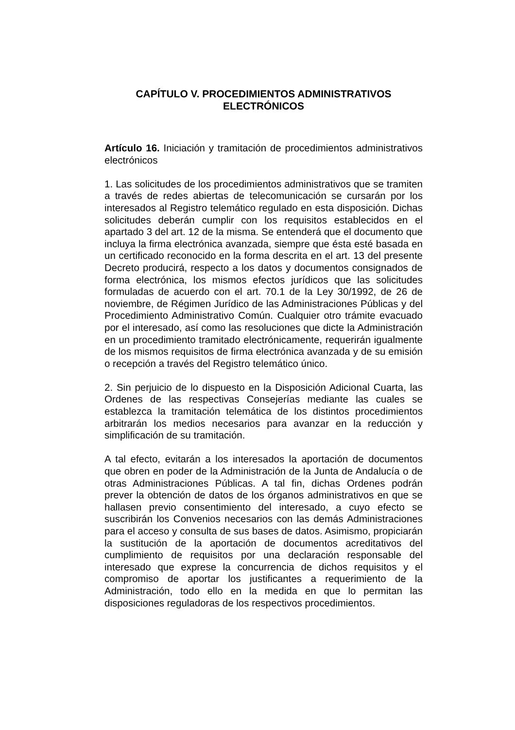CAPÍTULO V. PROCEDIMIENTOS ADMINISTRATIVOS ELECTRÓNICOS
Artículo 16. Iniciación y tramitación de procedimientos administrativos electrónicos
1. Las solicitudes de los procedimientos administrativos que se tramiten a través de redes abiertas de telecomunicación se cursarán por los interesados al Registro telemático regulado en esta disposición. Dichas solicitudes deberán cumplir con los requisitos establecidos en el apartado 3 del art. 12 de la misma. Se entenderá que el documento que incluya la firma electrónica avanzada, siempre que ésta esté basada en un certificado reconocido en la forma descrita en el art. 13 del presente Decreto producirá, respecto a los datos y documentos consignados de forma electrónica, los mismos efectos jurídicos que las solicitudes formuladas de acuerdo con el art. 70.1 de la Ley 30/1992, de 26 de noviembre, de Régimen Jurídico de las Administraciones Públicas y del Procedimiento Administrativo Común. Cualquier otro trámite evacuado por el interesado, así como las resoluciones que dicte la Administración en un procedimiento tramitado electrónicamente, requerirán igualmente de los mismos requisitos de firma electrónica avanzada y de su emisión o recepción a través del Registro telemático único.
2. Sin perjuicio de lo dispuesto en la Disposición Adicional Cuarta, las Ordenes de las respectivas Consejerías mediante las cuales se establezca la tramitación telemática de los distintos procedimientos arbitrarán los medios necesarios para avanzar en la reducción y simplificación de su tramitación.
A tal efecto, evitarán a los interesados la aportación de documentos que obren en poder de la Administración de la Junta de Andalucía o de otras Administraciones Públicas. A tal fin, dichas Ordenes podrán prever la obtención de datos de los órganos administrativos en que se hallasen previo consentimiento del interesado, a cuyo efecto se suscribirán los Convenios necesarios con las demás Administraciones para el acceso y consulta de sus bases de datos. Asimismo, propiciarán la sustitución de la aportación de documentos acreditativos del cumplimiento de requisitos por una declaración responsable del interesado que exprese la concurrencia de dichos requisitos y el compromiso de aportar los justificantes a requerimiento de la Administración, todo ello en la medida en que lo permitan las disposiciones reguladoras de los respectivos procedimientos.